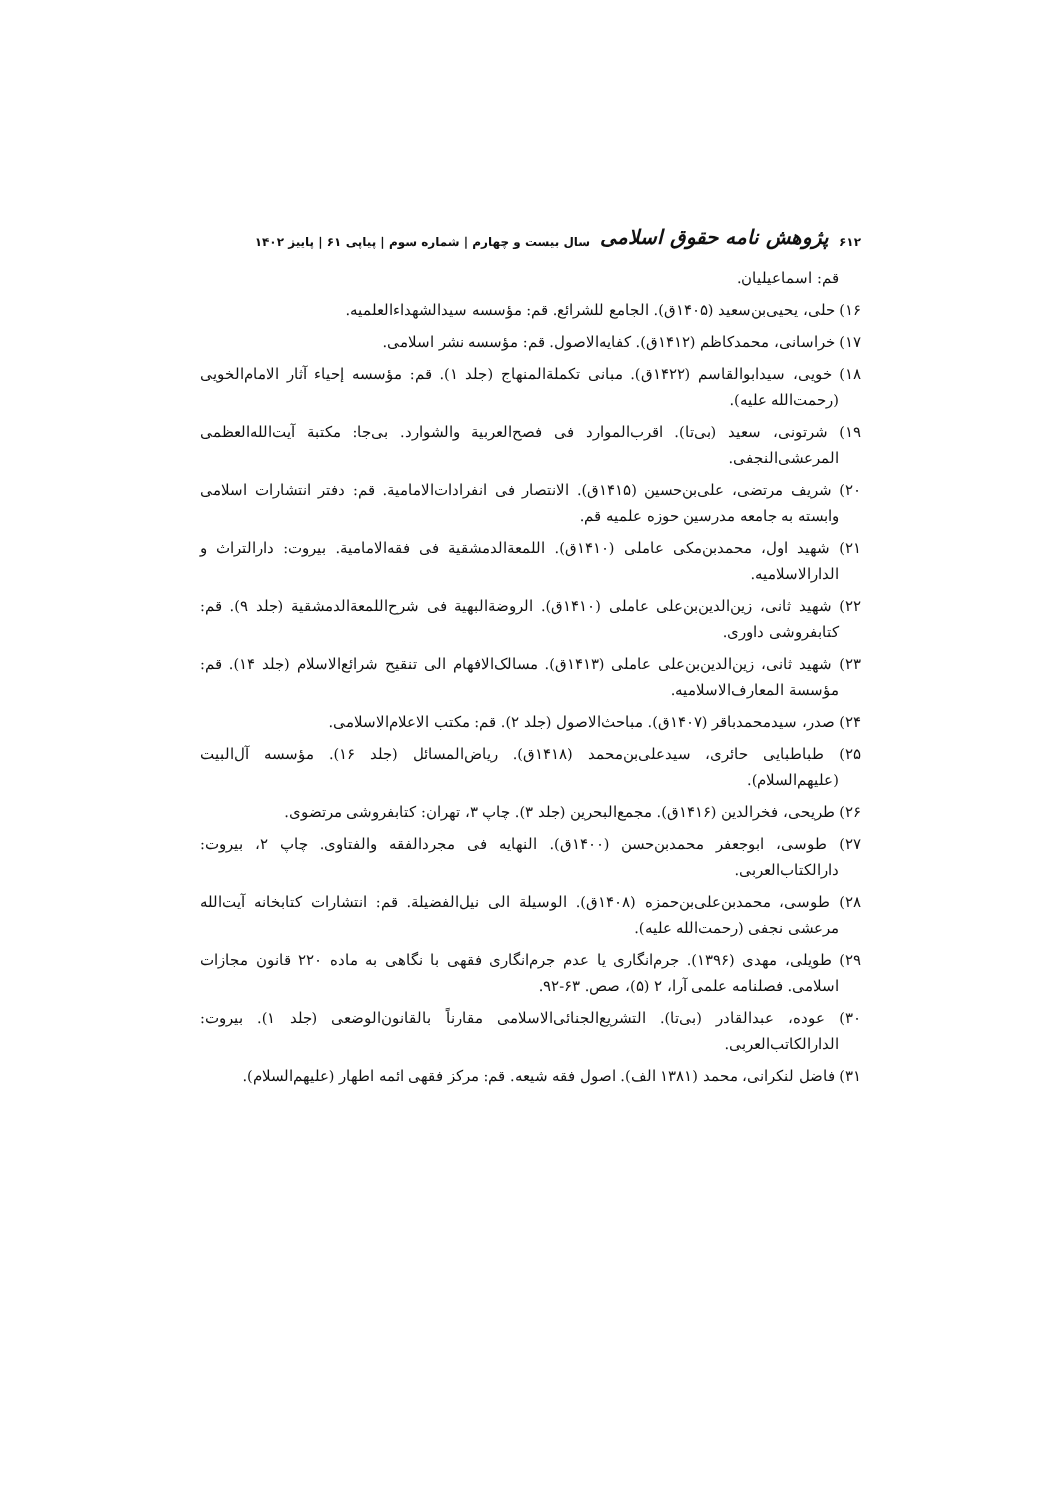۶۱۲ پژوهش نامه حقوق اسلامی سال بیست و چهارم | شماره سوم | پیاپی ۶۱ | پاییز ۱۴۰۲
قم: اسماعیلیان.
۱۶) حلی، یحیی‌بن‌سعید (۱۴۰۵ق). الجامع للشرائع. قم: مؤسسه سیدالشهداءالعلمیه.
۱۷) خراسانی، محمدکاظم (۱۴۱۲ق). کفایه‌الاصول. قم: مؤسسه نشر اسلامی.
۱۸) خویی، سیدابوالقاسم (۱۴۲۲ق). مبانی تکملة‌المنهاج (جلد ۱). قم: مؤسسه إحیاء آثار الامام‌الخویی (رحمت‌الله علیه).
۱۹) شرتونی، سعید (بی‌تا). اقرب‌الموارد فی فصح‌العربیة والشوارد. بی‌جا: مکتبة آیت‌الله‌العظمی المرعشی‌النجفی.
۲۰) شریف مرتضی، علی‌بن‌حسین (۱۴۱۵ق). الانتصار فی انفرادات‌الامامیة. قم: دفتر انتشارات اسلامی وابسته به جامعه مدرسین حوزه علمیه قم.
۲۱) شهید اول، محمدبن‌مکی عاملی (۱۴۱۰ق). اللمعة‌الدمشقیة فی فقه‌الامامیة. بیروت: دارالتراث و الدارالاسلامیه.
۲۲) شهید ثانی، زین‌الدین‌بن‌علی عاملی (۱۴۱۰ق). الروضة‌البهیة فی شرح‌اللمعة‌الدمشقیة (جلد ۹). قم: کتابفروشی داوری.
۲۳) شهید ثانی، زین‌الدین‌بن‌علی عاملی (۱۴۱۳ق). مسالک‌الافهام الی تنقیح شرائع‌الاسلام (جلد ۱۴). قم: مؤسسة المعارف‌الاسلامیه.
۲۴) صدر، سیدمحمدباقر (۱۴۰۷ق). مباحث‌الاصول (جلد ۲). قم: مکتب الاعلام‌الاسلامی.
۲۵) طباطبایی حائری، سیدعلی‌بن‌محمد (۱۴۱۸ق). ریاض‌المسائل (جلد ۱۶). مؤسسه آل‌البیت (علیهم‌السلام).
۲۶) طریحی، فخرالدین (۱۴۱۶ق). مجمع‌البحرین (جلد ۳). چاپ ۳، تهران: کتابفروشی مرتضوی.
۲۷) طوسی، ابوجعفر محمدبن‌حسن (۱۴۰۰ق). النهایه فی مجردالفقه والفتاوی. چاپ ۲، بیروت: دارالکتاب‌العربی.
۲۸) طوسی، محمدبن‌علی‌بن‌حمزه (۱۴۰۸ق). الوسیلة الی نیل‌الفضیلة. قم: انتشارات کتابخانه آیت‌الله مرعشی نجفی (رحمت‌الله علیه).
۲۹) طویلی، مهدی (۱۳۹۶). جرم‌انگاری یا عدم جرم‌انگاری فقهی با نگاهی به ماده ۲۲۰ قانون مجازات اسلامی. فصلنامه علمی آرا، ۲ (۵)، صص. ۶۳-۹۲.
۳۰) عوده، عبدالقادر (بی‌تا). التشریع‌الجنائی‌الاسلامی مقارناً بالقانون‌الوضعی (جلد ۱). بیروت: الدارالکاتب‌العربی.
۳۱) فاضل لنکرانی، محمد (۱۳۸۱ الف). اصول فقه شیعه. قم: مرکز فقهی ائمه اطهار (علیهم‌السلام).